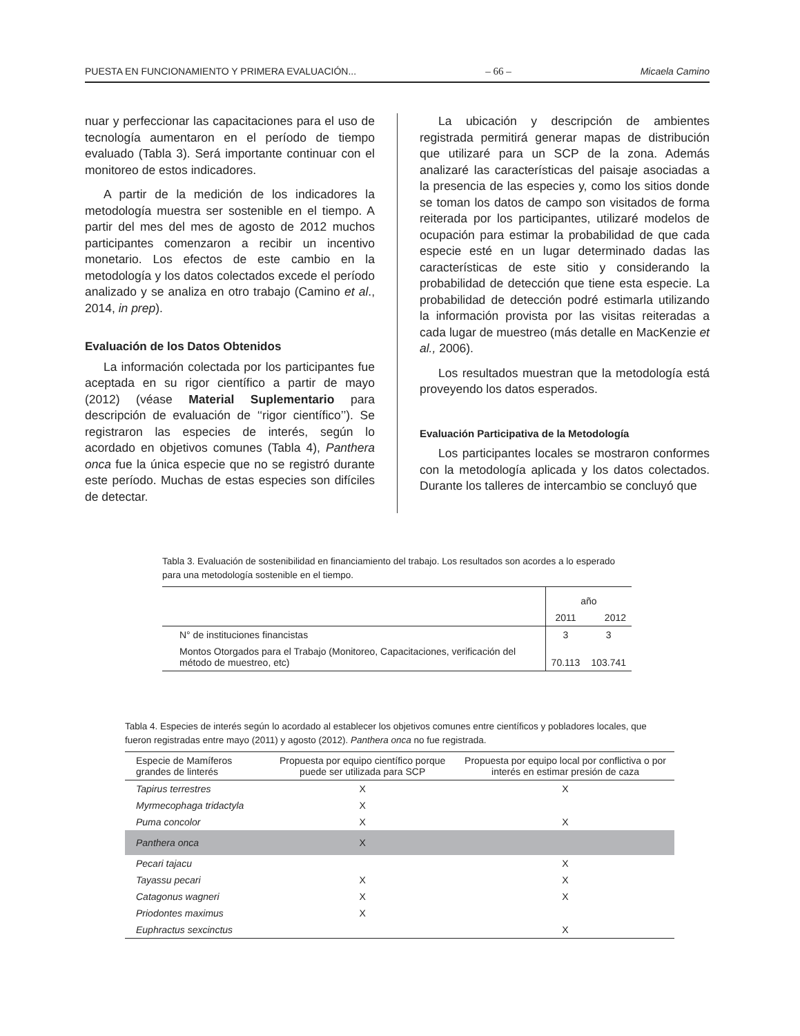PUESTA EN FUNCIONAMIENTO Y PRIMERA EVALUACIÓN... – 66 – Micaela Camino
nuar y perfeccionar las capacitaciones para el uso de tecnología aumentaron en el período de tiempo evaluado (Tabla 3). Será importante continuar con el monitoreo de estos indicadores.
A partir de la medición de los indicadores la metodología muestra ser sostenible en el tiempo. A partir del mes del mes de agosto de 2012 muchos participantes comenzaron a recibir un incentivo monetario. Los efectos de este cambio en la metodología y los datos colectados excede el período analizado y se analiza en otro trabajo (Camino et al., 2014, in prep).
Evaluación de los Datos Obtenidos
La información colectada por los participantes fue aceptada en su rigor científico a partir de mayo (2012) (véase Material Suplementario para descripción de evaluación de ‘‘rigor científico’’). Se registraron las especies de interés, según lo acordado en objetivos comunes (Tabla 4), Panthera onca fue la única especie que no se registró durante este período. Muchas de estas especies son difíciles de detectar.
La ubicación y descripción de ambientes registrada permitirá generar mapas de distribución que utilizaré para un SCP de la zona. Además analizaré las características del paisaje asociadas a la presencia de las especies y, como los sitios donde se toman los datos de campo son visitados de forma reiterada por los participantes, utilizaré modelos de ocupación para estimar la probabilidad de que cada especie esté en un lugar determinado dadas las características de este sitio y considerando la probabilidad de detección que tiene esta especie. La probabilidad de detección podré estimarla utilizando la información provista por las visitas reiteradas a cada lugar de muestreo (más detalle en MacKenzie et al., 2006).
Los resultados muestran que la metodología está proveyendo los datos esperados.
Evaluación Participativa de la Metodología
Los participantes locales se mostraron conformes con la metodología aplicada y los datos colectados. Durante los talleres de intercambio se concluyó que
Tabla 3. Evaluación de sostenibilidad en financiamiento del trabajo. Los resultados son acordes a lo esperado para una metodología sostenible en el tiempo.
| | año | |
| --- | --- | --- |
| | 2011 | 2012 |
| N° de instituciones financistas | 3 | 3 |
| Montos Otorgados para el Trabajo (Monitoreo, Capacitaciones, verificación del método de muestreo, etc) | 70.113 | 103.741 |
Tabla 4. Especies de interés según lo acordado al establecer los objetivos comunes entre científicos y pobladores locales, que fueron registradas entre mayo (2011) y agosto (2012). Panthera onca no fue registrada.
| Especie de Mamíferos grandes de linterés | Propuesta por equipo científico porque puede ser utilizada para SCP | Propuesta por equipo local por conflictiva o por interés en estimar presión de caza |
| --- | --- | --- |
| Tapirus terrestres | X | X |
| Myrmecophaga tridactyla | X | |
| Puma concolor | X | X |
| Panthera onca | X | |
| Pecari tajacu | | X |
| Tayassu pecari | X | X |
| Catagonus wagneri | X | X |
| Priodontes maximus | X | |
| Euphractus sexcinctus | | X |